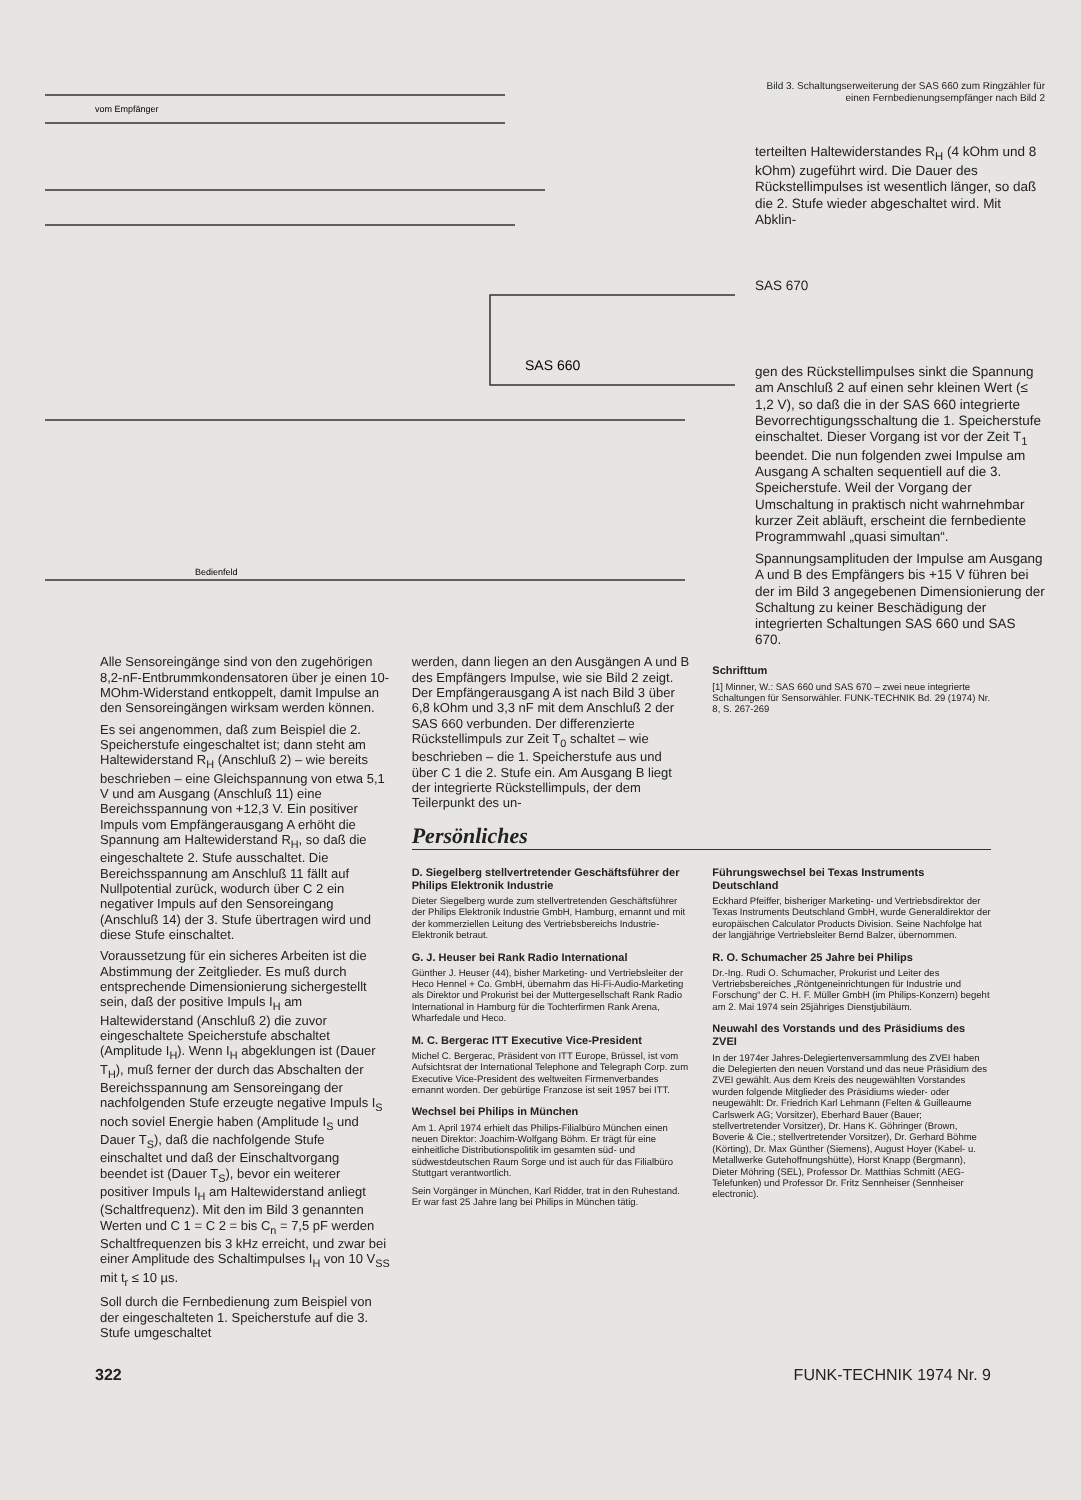vom Empfänger
SAS 660
Bedienfeld
Bild 3. Schaltungserweiterung der SAS 660 zum Ringzähler für einen Fernbedienungsempfänger nach Bild 2
terteilten Haltewiderstandes R<sub>H</sub> (4 kOhm und 8 kOhm) zugeführt wird. Die Dauer des Rückstellimpulses ist wesentlich länger, so daß die 2. Stufe wieder abgeschaltet wird. Mit Abklin-
SAS 670
gen des Rückstellimpulses sinkt die Spannung am Anschluß 2 auf einen sehr kleinen Wert (≤ 1,2 V), so daß die in der SAS 660 integrierte Bevorrechtigungsschaltung die 1. Speicherstufe einschaltet. Dieser Vorgang ist vor der Zeit T<sub>1</sub> beendet. Die nun folgenden zwei Impulse am Ausgang A schalten sequentiell auf die 3. Speicherstufe. Weil der Vorgang der Umschaltung in praktisch nicht wahrnehmbar kurzer Zeit abläuft, erscheint die fernbediente Programmwahl „quasi simultan“.
Spannungsamplituden der Impulse am Ausgang A und B des Empfängers bis +15 V führen bei der im Bild 3 angegebenen Dimensionierung der Schaltung zu keiner Beschädigung der integrierten Schaltungen SAS 660 und SAS 670.
Alle Sensoreingänge sind von den zugehörigen 8,2-nF-Entbrummkondensatoren über je einen 10-MOhm-Widerstand entkoppelt, damit Impulse an den Sensoreingängen wirksam werden können.
Es sei angenommen, daß zum Beispiel die 2. Speicherstufe eingeschaltet ist; dann steht am Haltewiderstand R<sub>H</sub> (Anschluß 2) – wie bereits beschrieben – eine Gleichspannung von etwa 5,1 V und am Ausgang (Anschluß 11) eine Bereichsspannung von +12,3 V. Ein positiver Impuls vom Empfängerausgang A erhöht die Spannung am Haltewiderstand R<sub>H</sub>, so daß die eingeschaltete 2. Stufe ausschaltet. Die Bereichsspannung am Anschluß 11 fällt auf Nullpotential zurück, wodurch über C 2 ein negativer Impuls auf den Sensoreingang (Anschluß 14) der 3. Stufe übertragen wird und diese Stufe einschaltet.
Voraussetzung für ein sicheres Arbeiten ist die Abstimmung der Zeitglieder. Es muß durch entsprechende Dimensionierung sichergestellt sein, daß der positive Impuls I<sub>H</sub> am Haltewiderstand (Anschluß 2) die zuvor eingeschaltete Speicherstufe abschaltet (Amplitude I<sub>H</sub>). Wenn I<sub>H</sub> abgeklungen ist (Dauer T<sub>H</sub>), muß ferner der durch das Abschalten der Bereichsspannung am Sensoreingang der nachfolgenden Stufe erzeugte negative Impuls I<sub>S</sub> noch soviel Energie haben (Amplitude I<sub>S</sub> und Dauer T<sub>S</sub>), daß die nachfolgende Stufe einschaltet und daß der Einschaltvorgang beendet ist (Dauer T<sub>S</sub>), bevor ein weiterer positiver Impuls I<sub>H</sub> am Haltewiderstand anliegt (Schaltfrequenz). Mit den im Bild 3 genannten Werten und C 1 = C 2 = bis C<sub>n</sub> = 7,5 pF werden Schaltfrequenzen bis 3 kHz erreicht, und zwar bei einer Amplitude des Schaltimpulses I<sub>H</sub> von 10 V<sub>SS</sub> mit t<sub>r</sub> ≤ 10 µs.
Soll durch die Fernbedienung zum Beispiel von der eingeschalteten 1. Speicherstufe auf die 3. Stufe umgeschaltet
werden, dann liegen an den Ausgängen A und B des Empfängers Impulse, wie sie Bild 2 zeigt. Der Empfängerausgang A ist nach Bild 3 über 6,8 kOhm und 3,3 nF mit dem Anschluß 2 der SAS 660 verbunden. Der differenzierte Rückstellimpuls zur Zeit T<sub>0</sub> schaltet – wie beschrieben – die 1. Speicherstufe aus und über C 1 die 2. Stufe ein. Am Ausgang B liegt der integrierte Rückstellimpuls, der dem Teilerpunkt des un-
Schrifttum
[1] Minner, W.: SAS 660 und SAS 670 – zwei neue integrierte Schaltungen für Sensorwähler. FUNK-TECHNIK Bd. 29 (1974) Nr. 8, S. 267-269
Persönliches
D. Siegelberg stellvertretender Geschäftsführer der Philips Elektronik Industrie
Dieter Siegelberg wurde zum stellvertretenden Geschäftsführer der Philips Elektronik Industrie GmbH, Hamburg, ernannt und mit der kommerziellen Leitung des Vertriebsbereichs Industrie-Elektronik betraut.
G. J. Heuser bei Rank Radio International
Günther J. Heuser (44), bisher Marketing- und Vertriebsleiter der Heco Hennel + Co. GmbH, übernahm das Hi-Fi-Audio-Marketing als Direktor und Prokurist bei der Muttergesellschaft Rank Radio International in Hamburg für die Tochterfirmen Rank Arena, Wharfedale und Heco.
M. C. Bergerac ITT Executive Vice-President
Michel C. Bergerac, Präsident von ITT Europe, Brüssel, ist vom Aufsichtsrat der International Telephone and Telegraph Corp. zum Executive Vice-President des weltweiten Firmenverbandes ernannt worden. Der gebürtige Franzose ist seit 1957 bei ITT.
Wechsel bei Philips in München
Am 1. April 1974 erhielt das Philips-Filialbüro München einen neuen Direktor: Joachim-Wolfgang Böhm. Er trägt für eine einheitliche Distributionspolitik im gesamten süd- und südwestdeutschen Raum Sorge und ist auch für das Filialbüro Stuttgart verantwortlich.
Sein Vorgänger in München, Karl Ridder, trat in den Ruhestand. Er war fast 25 Jahre lang bei Philips in München tätig.
Führungswechsel bei Texas Instruments Deutschland
Eckhard Pfeiffer, bisheriger Marketing- und Vertriebsdirektor der Texas Instruments Deutschland GmbH, wurde Generaldirektor der europäischen Calculator Products Division. Seine Nachfolge hat der langjährige Vertriebsleiter Bernd Balzer, übernommen.
R. O. Schumacher 25 Jahre bei Philips
Dr.-Ing. Rudi O. Schumacher, Prokurist und Leiter des Vertriebsbereiches „Röntgeneinrichtungen für Industrie und Forschung“ der C. H. F. Müller GmbH (im Philips-Konzern) begeht am 2. Mai 1974 sein 25jähriges Dienstjubiläum.
Neuwahl des Vorstands und des Präsidiums des ZVEI
In der 1974er Jahres-Delegiertenversammlung des ZVEI haben die Delegierten den neuen Vorstand und das neue Präsidium des ZVEI gewählt. Aus dem Kreis des neugewählten Vorstandes wurden folgende Mitglieder des Präsidiums wieder- oder neugewählt: Dr. Friedrich Karl Lehmann (Felten & Guilleaume Carlswerk AG; Vorsitzer), Eberhard Bauer (Bauer; stellvertretender Vorsitzer), Dr. Hans K. Göhringer (Brown, Boverie & Cie.; stellvertretender Vorsitzer), Dr. Gerhard Böhme (Körting), Dr. Max Günther (Siemens), August Hoyer (Kabel- u. Metallwerke Gutehoffnungshütte), Horst Knapp (Bergmann), Dieter Möhring (SEL), Professor Dr. Matthias Schmitt (AEG-Telefunken) und Professor Dr. Fritz Sennheiser (Sennheiser electronic).
322 FUNK-TECHNIK 1974 Nr. 9